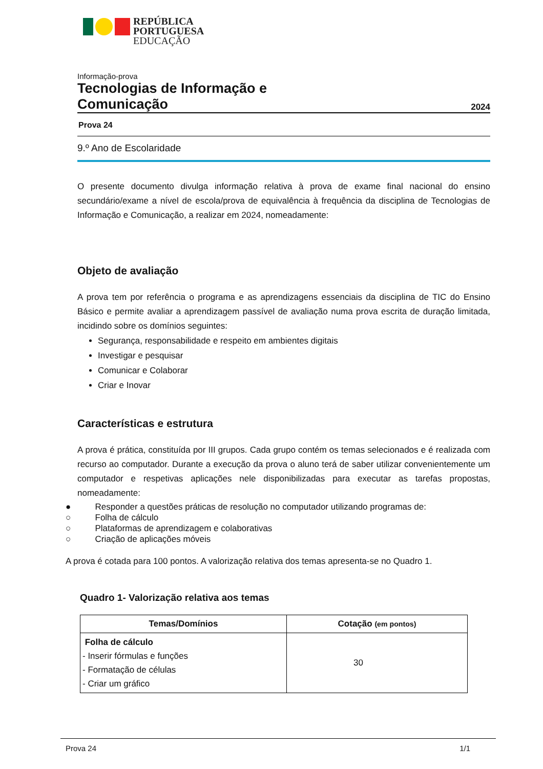REPÚBLICA
PORTUGUESA
EDUCAÇÃO
Informação-prova
Tecnologias de Informação e
Comunicação 2024
Prova 24
9.º Ano de Escolaridade
O presente documento divulga informação relativa à prova de exame final nacional do ensino secundário/exame a nível de escola/prova de equivalência à frequência da disciplina de Tecnologias de Informação e Comunicação, a realizar em 2024, nomeadamente:
Objeto de avaliação
A prova tem por referência o programa e as aprendizagens essenciais da disciplina de TIC do Ensino Básico e permite avaliar a aprendizagem passível de avaliação numa prova escrita de duração limitada, incidindo sobre os domínios seguintes:
Segurança, responsabilidade e respeito em ambientes digitais
Investigar e pesquisar
Comunicar e Colaborar
Criar e Inovar
Características e estrutura
A prova é prática, constituída por III grupos. Cada grupo contém os temas selecionados e é realizada com recurso ao computador. Durante a execução da prova o aluno terá de saber utilizar convenientemente um computador e respetivas aplicações nele disponibilizadas para executar as tarefas propostas, nomeadamente:
● Responder a questões práticas de resolução no computador utilizando programas de:
○ Folha de cálculo
○ Plataformas de aprendizagem e colaborativas
○ Criação de aplicações móveis
A prova é cotada para 100 pontos. A valorização relativa dos temas apresenta-se no Quadro 1.
Quadro 1- Valorização relativa aos temas
| Temas/Domínios | Cotação (em pontos) |
| --- | --- |
| Folha de cálculo - Inserir fórmulas e funções - Formatação de células - Criar um gráfico | 30 |
Prova 24 1/1